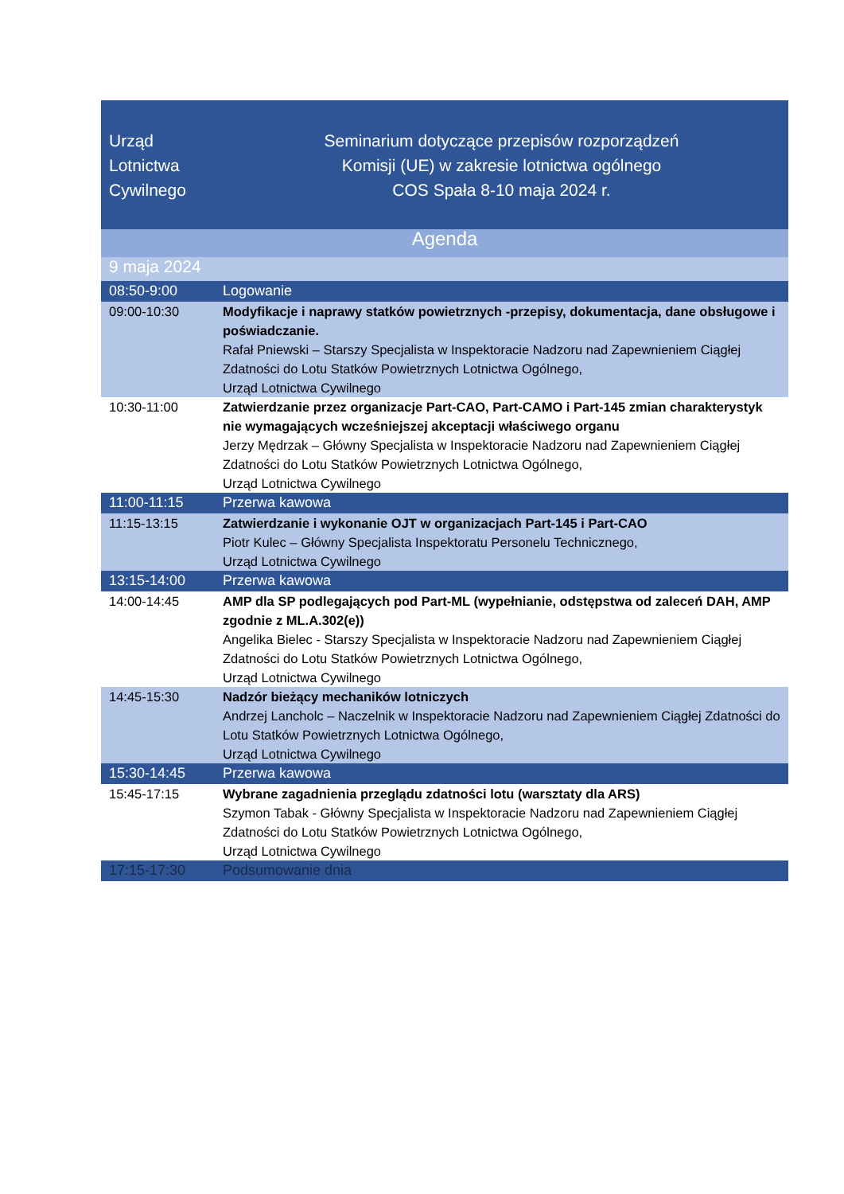| Urząd Lotnictwa Cywilnego | Seminarium dotyczące przepisów rozporządzeń Komisji (UE) w zakresie lotnictwa ogólnego COS Spała 8-10 maja 2024 r. |
| Agenda | |
| 9 maja 2024 | |
| 08:50-9:00 | Logowanie |
| 09:00-10:30 | Modyfikacje i naprawy statków powietrznych -przepisy, dokumentacja, dane obsługowe i poświadczanie. Rafał Pniewski – Starszy Specjalista w Inspektoracie Nadzoru nad Zapewnieniem Ciągłej Zdatności do Lotu Statków Powietrznych Lotnictwa Ogólnego, Urząd Lotnictwa Cywilnego |
| 10:30-11:00 | Zatwierdzanie przez organizacje Part-CAO, Part-CAMO i Part-145 zmian charakterystyk nie wymagających wcześniejszej akceptacji właściwego organu Jerzy Mędrzak – Główny Specjalista w Inspektoracie Nadzoru nad Zapewnieniem Ciągłej Zdatności do Lotu Statków Powietrznych Lotnictwa Ogólnego, Urząd Lotnictwa Cywilnego |
| 11:00-11:15 | Przerwa kawowa |
| 11:15-13:15 | Zatwierdzanie i wykonanie OJT w organizacjach Part-145 i Part-CAO Piotr Kulec – Główny Specjalista Inspektoratu Personelu Technicznego, Urząd Lotnictwa Cywilnego |
| 13:15-14:00 | Przerwa kawowa |
| 14:00-14:45 | AMP dla SP podlegających pod Part-ML (wypełnianie, odstępstwa od zaleceń DAH, AMP zgodnie z ML.A.302(e)) Angelika Bielec - Starszy Specjalista w Inspektoracie Nadzoru nad Zapewnieniem Ciągłej Zdatności do Lotu Statków Powietrznych Lotnictwa Ogólnego, Urząd Lotnictwa Cywilnego |
| 14:45-15:30 | Nadzór bieżący mechaników lotniczych Andrzej Lancholc – Naczelnik w Inspektoracie Nadzoru nad Zapewnieniem Ciągłej Zdatności do Lotu Statków Powietrznych Lotnictwa Ogólnego, Urząd Lotnictwa Cywilnego |
| 15:30-14:45 | Przerwa kawowa |
| 15:45-17:15 | Wybrane zagadnienia przeglądu zdatności lotu (warsztaty dla ARS) Szymon Tabak - Główny Specjalista w Inspektoracie Nadzoru nad Zapewnieniem Ciągłej Zdatności do Lotu Statków Powietrznych Lotnictwa Ogólnego, Urząd Lotnictwa Cywilnego |
| 17:15-17:30 | Podsumowanie dnia |